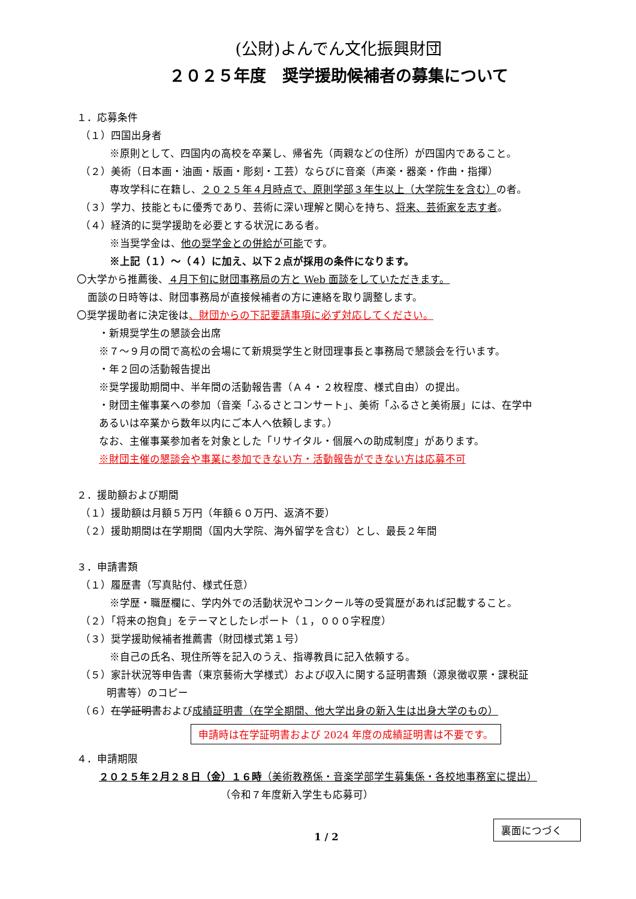(公財)よんでん文化振興財団
２０２５年度　奨学援助候補者の募集について
１．応募条件
（１）四国出身者
※原則として、四国内の高校を卒業し、帰省先（両親などの住所）が四国内であること。
（２）美術（日本画・油画・版画・彫刻・工芸）ならびに音楽（声楽・器楽・作曲・指揮）
専攻学科に在籍し、２０２５年４月時点で、原則学部３年生以上（大学院生を含む）の者。
（３）学力、技能ともに優秀であり、芸術に深い理解と関心を持ち、将来、芸術家を志す者。
（４）経済的に奨学援助を必要とする状況にある者。
※当奨学金は、他の奨学金との併給が可能です。
※上記（１）～（４）に加え、以下２点が採用の条件になります。
〇大学から推薦後、４月下旬に財団事務局の方と Web 面談をしていただきます。
面談の日時等は、財団事務局が直接候補者の方に連絡を取り調整します。
〇奨学援助者に決定後は、財団からの下記要請事項に必ず対応してください。
・新規奨学生の懇談会出席
※７～９月の間で高松の会場にて新規奨学生と財団理事長と事務局で懇談会を行います。
・年２回の活動報告提出
※奨学援助期間中、半年間の活動報告書（Ａ４・２枚程度、様式自由）の提出。
・財団主催事業への参加（音楽「ふるさとコンサート」、美術「ふるさと美術展」には、在学中
あるいは卒業から数年以内にご本人へ依頼します。）
なお、主催事業参加者を対象とした「リサイタル・個展への助成制度」があります。
※財団主催の懇談会や事業に参加できない方・活動報告ができない方は応募不可
２．援助額および期間
（１）援助額は月額５万円（年額６０万円、返済不要）
（２）援助期間は在学期間（国内大学院、海外留学を含む）とし、最長２年間
３．申請書類
（１）履歴書（写真貼付、様式任意）
※学歴・職歴欄に、学内外での活動状況やコンクール等の受賞歴があれば記載すること。
（２）「将来の抱負」をテーマとしたレポート（１，０００字程度）
（３）奨学援助候補者推薦書（財団様式第１号）
※自己の氏名、現住所等を記入のうえ、指導教員に記入依頼する。
（５）家計状況等申告書（東京藝術大学様式）および収入に関する証明書類（源泉徴収票・課税証
明書等）のコピー
（６）在学証明書および成績証明書（在学全期間、他大学出身の新入生は出身大学のもの）
申請時は在学証明書および 2024 年度の成績証明書は不要です。
４．申請期限
２０２５年２月２８日（金）１６時（美術教務係・音楽学部学生募集係・各校地事務室に提出）
（令和７年度新入学生も応募可）
1 / 2
裏面につづく